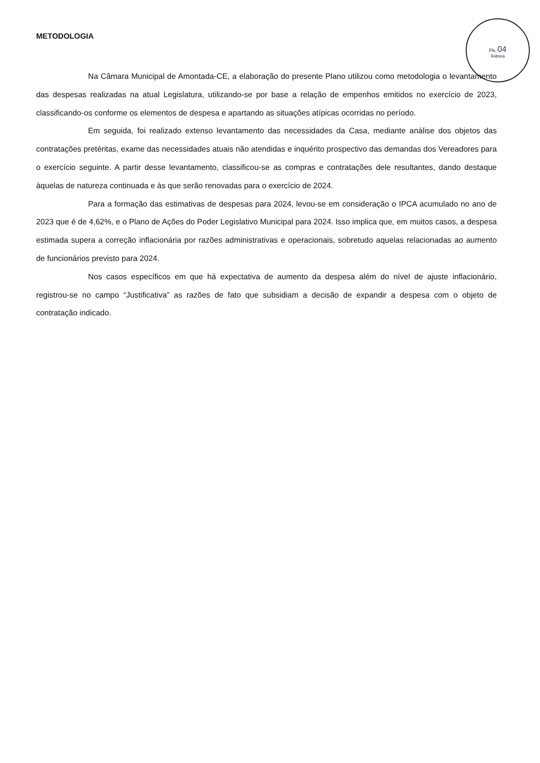Fls. 04
Rúbrica
METODOLOGIA
Na Câmara Municipal de Amontada-CE, a elaboração do presente Plano utilizou como metodologia o levantamento das despesas realizadas na atual Legislatura, utilizando-se por base a relação de empenhos emitidos no exercício de 2023, classificando-os conforme os elementos de despesa e apartando as situações atípicas ocorridas no período.
Em seguida, foi realizado extenso levantamento das necessidades da Casa, mediante análise dos objetos das contratações pretéritas, exame das necessidades atuais não atendidas e inquérito prospectivo das demandas dos Vereadores para o exercício seguinte. A partir desse levantamento, classificou-se as compras e contratações dele resultantes, dando destaque àquelas de natureza continuada e às que serão renovadas para o exercício de 2024.
Para a formação das estimativas de despesas para 2024, levou-se em consideração o IPCA acumulado no ano de 2023 que é de 4,62%, e o Plano de Ações do Poder Legislativo Municipal para 2024. Isso implica que, em muitos casos, a despesa estimada supera a correção inflacionária por razões administrativas e operacionais, sobretudo aquelas relacionadas ao aumento de funcionários previsto para 2024.
Nos casos específicos em que há expectativa de aumento da despesa além do nível de ajuste inflacionário, registrou-se no campo “Justificativa” as razões de fato que subsidiam a decisão de expandir a despesa com o objeto de contratação indicado.